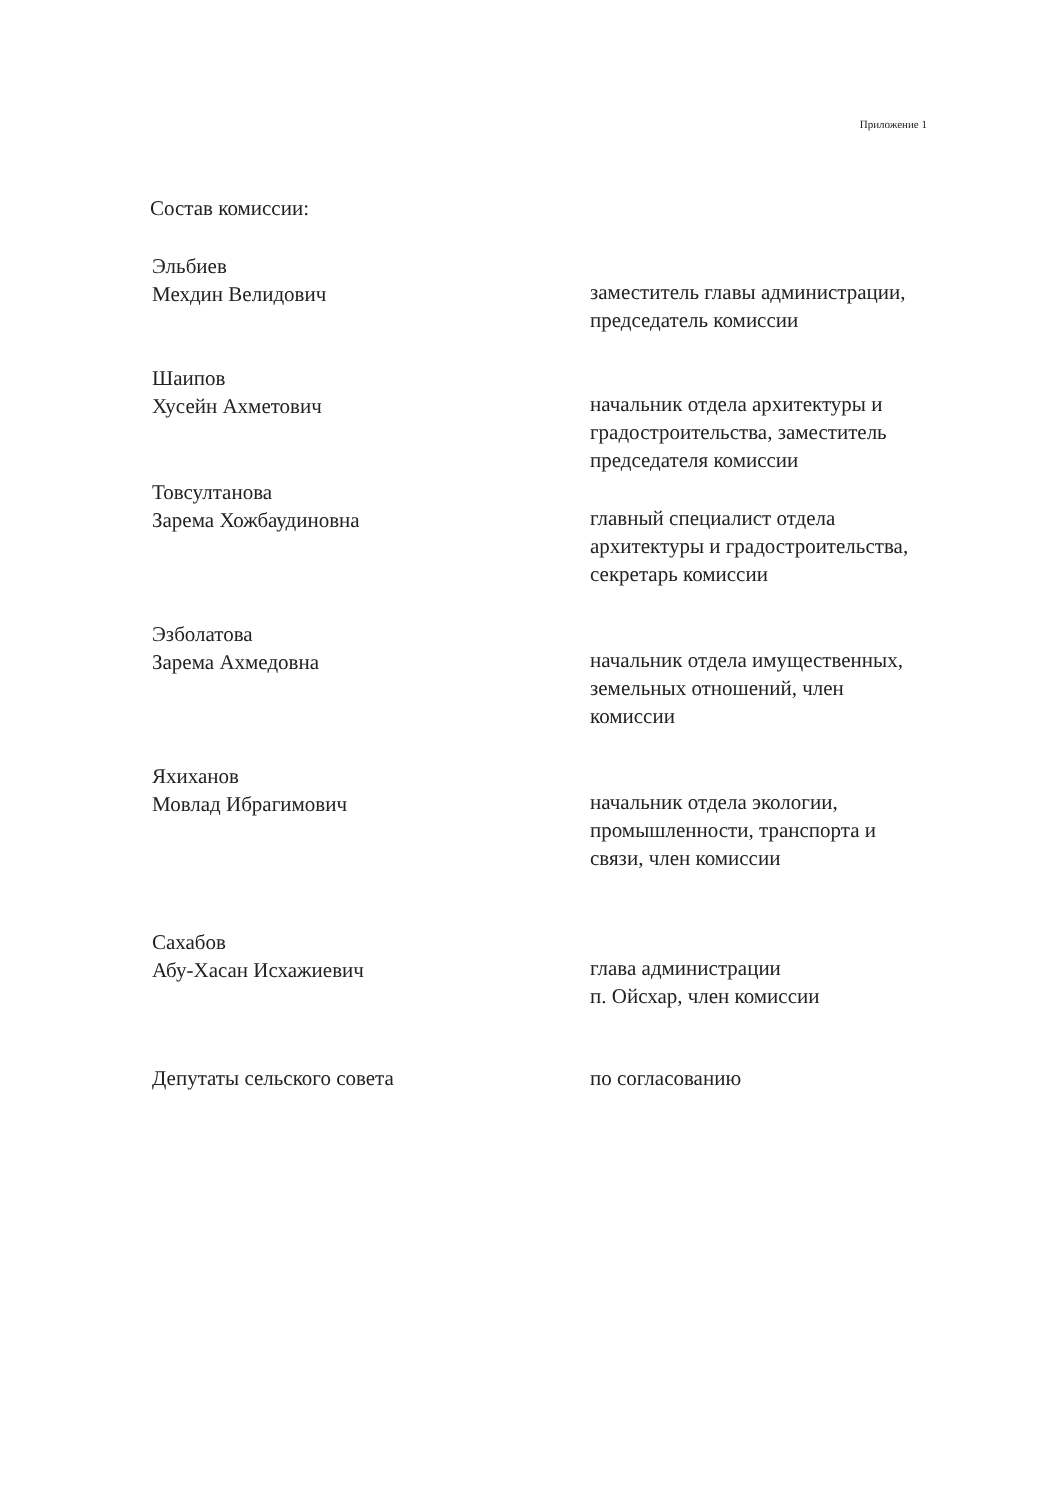Приложение 1
Состав комиссии:
Эльбиев
Мехдин Велидович
заместитель главы администрации,
председатель комиссии
Шаипов
Хусейн Ахметович
начальник отдела архитектуры и
градостроительства, заместитель
председателя комиссии
Товсултанова
Зарема Хожбаудиновна
главный специалист отдела
архитектуры и градостроительства,
секретарь комиссии
Эзболатова
Зарема Ахмедовна
начальник отдела имущественных,
земельных отношений, член
комиссии
Яхиханов
Мовлад Ибрагимович
начальник отдела экологии,
промышленности, транспорта и
связи, член комиссии
Сахабов
Абу-Хасан Исхажиевич
глава администрации
п. Ойсхар, член комиссии
Депутаты сельского совета по согласованию